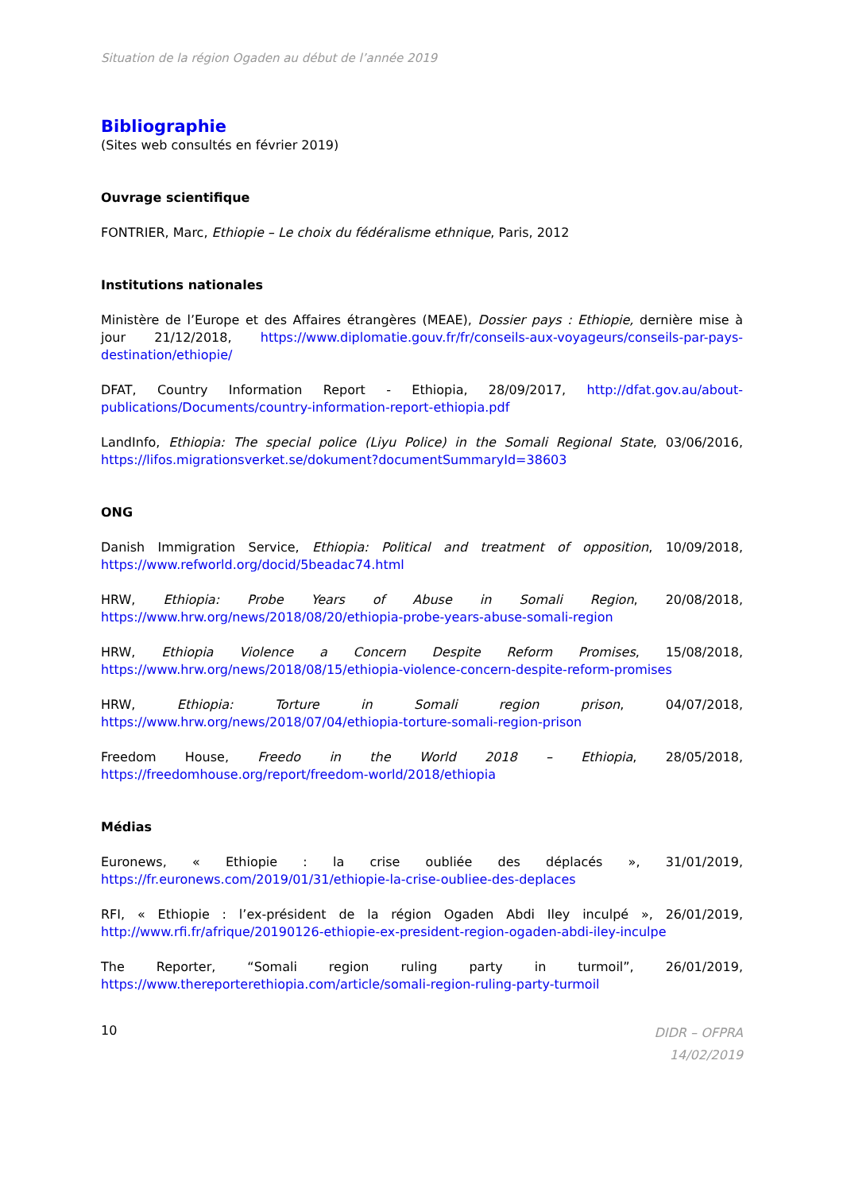Situation de la région Ogaden au début de l’année 2019
Bibliographie
(Sites web consultés en février 2019)
Ouvrage scientifique
FONTRIER, Marc, Ethiopie – Le choix du fédéralisme ethnique, Paris, 2012
Institutions nationales
Ministère de l’Europe et des Affaires étrangères (MEAE), Dossier pays : Ethiopie, dernière mise à jour 21/12/2018, https://www.diplomatie.gouv.fr/fr/conseils-aux-voyageurs/conseils-par-pays-destination/ethiopie/
DFAT, Country Information Report - Ethiopia, 28/09/2017, http://dfat.gov.au/about-publications/Documents/country-information-report-ethiopia.pdf
LandInfo, Ethiopia: The special police (Liyu Police) in the Somali Regional State, 03/06/2016, https://lifos.migrationsverket.se/dokument?documentSummaryId=38603
ONG
Danish Immigration Service, Ethiopia: Political and treatment of opposition, 10/09/2018, https://www.refworld.org/docid/5beadac74.html
HRW, Ethiopia: Probe Years of Abuse in Somali Region, 20/08/2018, https://www.hrw.org/news/2018/08/20/ethiopia-probe-years-abuse-somali-region
HRW, Ethiopia Violence a Concern Despite Reform Promises, 15/08/2018, https://www.hrw.org/news/2018/08/15/ethiopia-violence-concern-despite-reform-promises
HRW, Ethiopia: Torture in Somali region prison, 04/07/2018, https://www.hrw.org/news/2018/07/04/ethiopia-torture-somali-region-prison
Freedom House, Freedo in the World 2018 – Ethiopia, 28/05/2018, https://freedomhouse.org/report/freedom-world/2018/ethiopia
Médias
Euronews, « Ethiopie : la crise oubliée des déplacés », 31/01/2019, https://fr.euronews.com/2019/01/31/ethiopie-la-crise-oubliee-des-deplaces
RFI, « Ethiopie : l’ex-président de la région Ogaden Abdi Iley inculpé », 26/01/2019, http://www.rfi.fr/afrique/20190126-ethiopie-ex-president-region-ogaden-abdi-iley-inculpe
The Reporter, “Somali region ruling party in turmoil”, 26/01/2019, https://www.thereporterethiopia.com/article/somali-region-ruling-party-turmoil
10
DIDR – OFPRA
14/02/2019